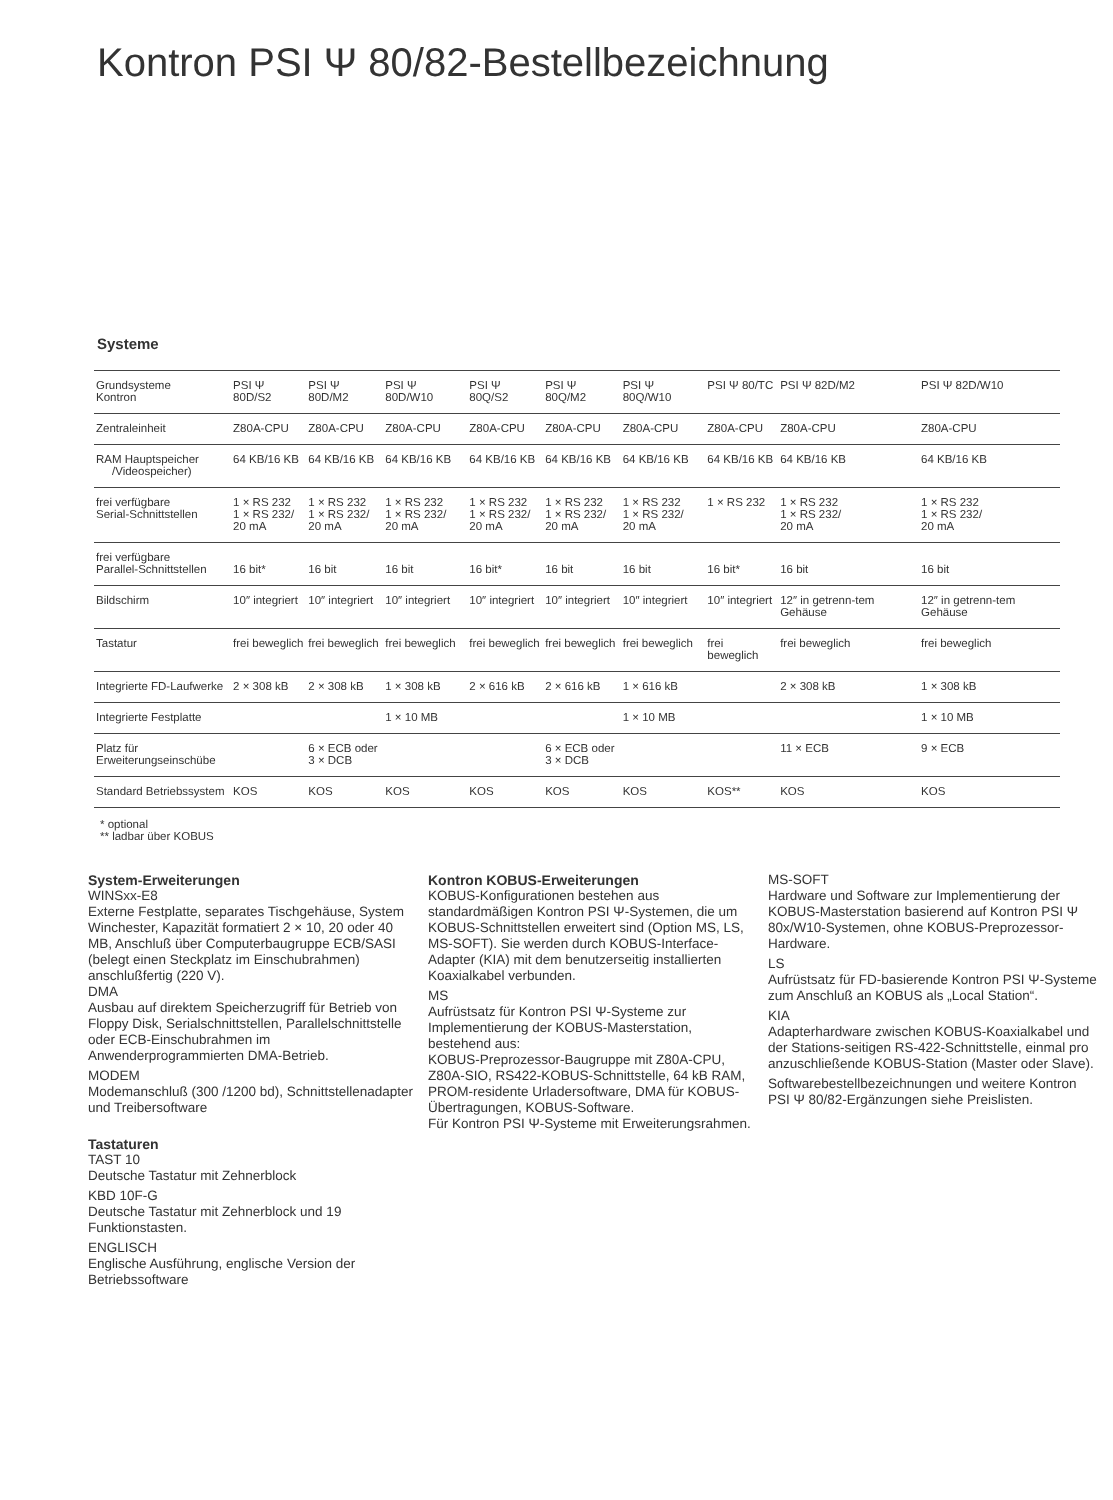Kontron PSI Ψ 80/82-Bestellbezeichnung
Systeme
| Grundsysteme Kontron | PSI Ψ 80D/S2 | PSI Ψ 80D/M2 | PSI Ψ 80D/W10 | PSI Ψ 80Q/S2 | PSI Ψ 80Q/M2 | PSI Ψ 80Q/W10 | PSI Ψ 80/TC | PSI Ψ 82D/M2 | PSI Ψ 82D/W10 |
| Zentraleinheit | Z80A-CPU | Z80A-CPU | Z80A-CPU | Z80A-CPU | Z80A-CPU | Z80A-CPU | Z80A-CPU | Z80A-CPU | Z80A-CPU |
| RAM Hauptspeicher /Videospeicher) | 64 KB/16 KB | 64 KB/16 KB | 64 KB/16 KB | 64 KB/16 KB | 64 KB/16 KB | 64 KB/16 KB | 64 KB/16 KB | 64 KB/16 KB | 64 KB/16 KB |
| frei verfügbare Serial-Schnittstellen | 1 × RS 232 1 × RS 232/ 20 mA | 1 × RS 232 1 × RS 232/ 20 mA | 1 × RS 232 1 × RS 232/ 20 mA | 1 × RS 232 1 × RS 232/ 20 mA | 1 × RS 232 1 × RS 232/ 20 mA | 1 × RS 232 1 × RS 232/ 20 mA | 1 × RS 232 | 1 × RS 232 1 × RS 232/ 20 mA | 1 × RS 232 1 × RS 232/ 20 mA |
| frei verfügbare Parallel-Schnittstellen | 16 bit* | 16 bit | 16 bit | 16 bit* | 16 bit | 16 bit | 16 bit* | 16 bit | 16 bit |
| Bildschirm | 10″ integriert | 10″ integriert | 10″ integriert | 10″ integriert | 10″ integriert | 10″ integriert | 10″ integriert | 12″ in getrenn-tem Gehäuse | 12″ in getrenn-tem Gehäuse |
| Tastatur | frei beweglich | frei beweglich | frei beweglich | frei beweglich | frei beweglich | frei beweglich | frei beweglich | frei beweglich | frei beweglich |
| Integrierte FD-Laufwerke | 2 × 308 kB | 2 × 308 kB | 1 × 308 kB | 2 × 616 kB | 2 × 616 kB | 1 × 616 kB | | 2 × 308 kB | 1 × 308 kB |
| Integrierte Festplatte | | | 1 × 10 MB | | | 1 × 10 MB | | | 1 × 10 MB |
| Platz für Erweiterungseinschübe | | 6 × ECB oder 3 × DCB | | | 6 × ECB oder 3 × DCB | | | 11 × ECB | 9 × ECB |
| Standard Betriebssystem | KOS | KOS | KOS | KOS | KOS | KOS | KOS** | KOS | KOS |
* optional
** ladbar über KOBUS
System-Erweiterungen
WINSxx-E8
Externe Festplatte, separates Tischgehäuse, System Winchester, Kapazität formatiert 2 × 10, 20 oder 40 MB, Anschluß über Computerbaugruppe ECB/SASI (belegt einen Steckplatz im Einschubrahmen) anschlußfertig (220 V).
DMA
Ausbau auf direktem Speicherzugriff für Betrieb von Floppy Disk, Serialschnittstellen, Parallelschnittstelle oder ECB-Einschubrahmen im Anwenderprogrammierten DMA-Betrieb.
MODEM
Modemanschluß (300 /1200 bd), Schnittstellenadapter und Treibersoftware
Tastaturen
TAST 10
Deutsche Tastatur mit Zehnerblock
KBD 10F-G
Deutsche Tastatur mit Zehnerblock und 19 Funktionstasten.
ENGLISCH
Englische Ausführung, englische Version der Betriebssoftware
Kontron KOBUS-Erweiterungen
KOBUS-Konfigurationen bestehen aus standardmäßigen Kontron PSI Ψ-Systemen, die um KOBUS-Schnittstellen erweitert sind (Option MS, LS, MS-SOFT). Sie werden durch KOBUS-Interface-Adapter (KIA) mit dem benutzerseitig installierten Koaxialkabel verbunden.
MS
Aufrüstsatz für Kontron PSI Ψ-Systeme zur Implementierung der KOBUS-Masterstation, bestehend aus:
KOBUS-Preprozessor-Baugruppe mit Z80A-CPU, Z80A-SIO, RS422-KOBUS-Schnittstelle, 64 kB RAM, PROM-residente Urladersoftware, DMA für KOBUS-Übertragungen, KOBUS-Software.
Für Kontron PSI Ψ-Systeme mit Erweiterungsrahmen.
MS-SOFT
Hardware und Software zur Implementierung der KOBUS-Masterstation basierend auf Kontron PSI Ψ 80x/W10-Systemen, ohne KOBUS-Preprozessor-Hardware.
LS
Aufrüstsatz für FD-basierende Kontron PSI Ψ-Systeme zum Anschluß an KOBUS als „Local Station“.
KIA
Adapterhardware zwischen KOBUS-Koaxialkabel und der Stations-seitigen RS-422-Schnittstelle, einmal pro anzuschließende KOBUS-Station (Master oder Slave).
Softwarebestellbezeichnungen und weitere Kontron PSI Ψ 80/82-Ergänzungen siehe Preislisten.